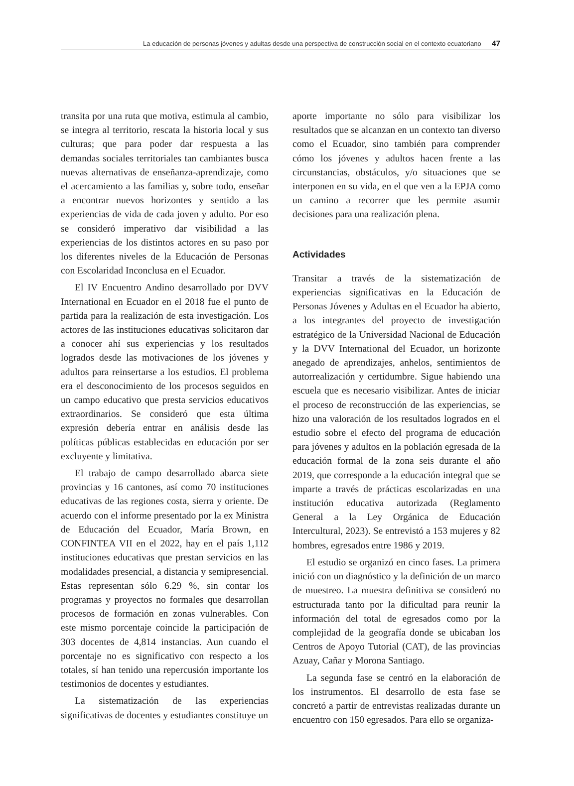La educación de personas jóvenes y adultas desde una perspectiva de construcción social en el contexto ecuatoriano 47
transita por una ruta que motiva, estimula al cambio, se integra al territorio, rescata la historia local y sus culturas; que para poder dar respuesta a las demandas sociales territoriales tan cambiantes busca nuevas alternativas de enseñanza-aprendizaje, como el acercamiento a las familias y, sobre todo, enseñar a encontrar nuevos horizontes y sentido a las experiencias de vida de cada joven y adulto. Por eso se consideró imperativo dar visibilidad a las experiencias de los distintos actores en su paso por los diferentes niveles de la Educación de Personas con Escolaridad Inconclusa en el Ecuador.
El IV Encuentro Andino desarrollado por DVV International en Ecuador en el 2018 fue el punto de partida para la realización de esta investigación. Los actores de las instituciones educativas solicitaron dar a conocer ahí sus experiencias y los resultados logrados desde las motivaciones de los jóvenes y adultos para reinsertarse a los estudios. El problema era el desconocimiento de los procesos seguidos en un campo educativo que presta servicios educativos extraordinarios. Se consideró que esta última expresión debería entrar en análisis desde las políticas públicas establecidas en educación por ser excluyente y limitativa.
El trabajo de campo desarrollado abarca siete provincias y 16 cantones, así como 70 instituciones educativas de las regiones costa, sierra y oriente. De acuerdo con el informe presentado por la ex Ministra de Educación del Ecuador, María Brown, en CONFINTEA VII en el 2022, hay en el país 1,112 instituciones educativas que prestan servicios en las modalidades presencial, a distancia y semipresencial. Estas representan sólo 6.29 %, sin contar los programas y proyectos no formales que desarrollan procesos de formación en zonas vulnerables. Con este mismo porcentaje coincide la participación de 303 docentes de 4,814 instancias. Aun cuando el porcentaje no es significativo con respecto a los totales, sí han tenido una repercusión importante los testimonios de docentes y estudiantes.
La sistematización de las experiencias significativas de docentes y estudiantes constituye un
aporte importante no sólo para visibilizar los resultados que se alcanzan en un contexto tan diverso como el Ecuador, sino también para comprender cómo los jóvenes y adultos hacen frente a las circunstancias, obstáculos, y/o situaciones que se interponen en su vida, en el que ven a la EPJA como un camino a recorrer que les permite asumir decisiones para una realización plena.
Actividades
Transitar a través de la sistematización de experiencias significativas en la Educación de Personas Jóvenes y Adultas en el Ecuador ha abierto, a los integrantes del proyecto de investigación estratégico de la Universidad Nacional de Educación y la DVV International del Ecuador, un horizonte anegado de aprendizajes, anhelos, sentimientos de autorrealización y certidumbre. Sigue habiendo una escuela que es necesario visibilizar. Antes de iniciar el proceso de reconstrucción de las experiencias, se hizo una valoración de los resultados logrados en el estudio sobre el efecto del programa de educación para jóvenes y adultos en la población egresada de la educación formal de la zona seis durante el año 2019, que corresponde a la educación integral que se imparte a través de prácticas escolarizadas en una institución educativa autorizada (Reglamento General a la Ley Orgánica de Educación Intercultural, 2023). Se entrevistó a 153 mujeres y 82 hombres, egresados entre 1986 y 2019.
El estudio se organizó en cinco fases. La primera inició con un diagnóstico y la definición de un marco de muestreo. La muestra definitiva se consideró no estructurada tanto por la dificultad para reunir la información del total de egresados como por la complejidad de la geografía donde se ubicaban los Centros de Apoyo Tutorial (CAT), de las provincias Azuay, Cañar y Morona Santiago.
La segunda fase se centró en la elaboración de los instrumentos. El desarrollo de esta fase se concretó a partir de entrevistas realizadas durante un encuentro con 150 egresados. Para ello se organiza-